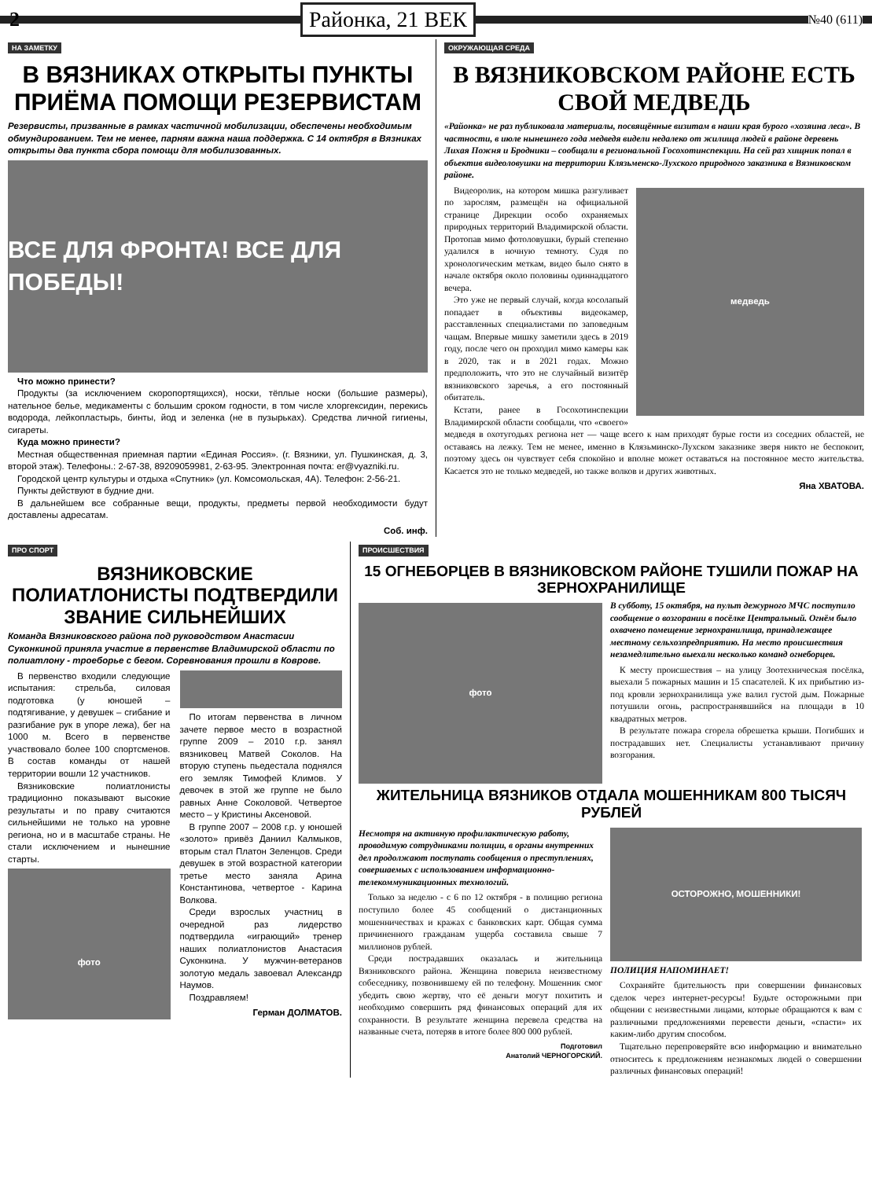2 Районка, 21 ВЕК №40 (611)
НА ЗАМЕТКУ
В ВЯЗНИКАХ ОТКРЫТЫ ПУНКТЫ ПРИЁМА ПОМОЩИ РЕЗЕРВИСТАМ
Резервисты, призванные в рамках частичной мобилизации, обеспечены необходимым обмундированием. Тем не менее, парням важна наша поддержка. С 14 октября в Вязниках открыты два пункта сбора помощи для мобилизованных.
ВСЕ ДЛЯ ФРОНТА! ВСЕ ДЛЯ ПОБЕДЫ!
Что можно принести?
Продукты (за исключением скоропортящихся), носки, тёплые носки (большие размеры), нательное белье, медикаменты с большим сроком годности, в том числе хлоргексидин, перекись водорода, лейкопластырь, бинты, йод и зеленка (не в пузырьках). Средства личной гигиены, сигареты.
Куда можно принести?
Местная общественная приемная партии «Единая Россия». (г. Вязники, ул. Пушкинская, д. 3, второй этаж). Телефоны.: 2-67-38, 89209059981, 2-63-95. Электронная почта: er@vyazniki.ru.
Городской центр культуры и отдыха «Спутник» (ул. Комсомольская, 4А). Телефон: 2-56-21.
Пункты действуют в будние дни.
В дальнейшем все собранные вещи, продукты, предметы первой необходимости будут доставлены адресатам.
Соб. инф.
ОКРУЖАЮЩАЯ СРЕДА
В ВЯЗНИКОВСКОМ РАЙОНЕ ЕСТЬ СВОЙ МЕДВЕДЬ
«Районка» не раз публиковала материалы, посвящённые визитам в наши края бурого «хозяина леса». В частности, в июле нынешнего года медведя видели недалеко от жилища людей в районе деревень Лихая Пожня и Бродники – сообщали в региональной Госохотинспекции. На сей раз хищник попал в объектив видеоловушки на территории Клязьменско-Лухского природного заказника в Вязниковском районе.
медведь
Видеоролик, на котором мишка разгуливает по зарослям, размещён на официальной странице Дирекции особо охраняемых природных территорий Владимирской области. Протопав мимо фотоловушки, бурый степенно удалился в ночную темноту. Судя по хронологическим меткам, видео было снято в начале октября около половины одиннадцатого вечера.
Это уже не первый случай, когда косолапый попадает в объективы видеокамер, расставленных специалистами по заповедным чащам. Впервые мишку заметили здесь в 2019 году, после чего он проходил мимо камеры как в 2020, так и в 2021 годах. Можно предположить, что это не случайный визитёр вязниковского заречья, а его постоянный обитатель.
Кстати, ранее в Госохотинспекции Владимирской области сообщали, что «своего» медведя в охотугодьях региона нет — чаще всего к нам приходят бурые гости из соседних областей, не оставаясь на лежку. Тем не менее, именно в Клязьминско-Лухском заказнике зверя никто не беспокоит, поэтому здесь он чувствует себя спокойно и вполне может оставаться на постоянное место жительства. Касается это не только медведей, но также волков и других животных.
Яна ХВАТОВА.
ПРО СПОРТ
ВЯЗНИКОВСКИЕ ПОЛИАТЛОНИСТЫ ПОДТВЕРДИЛИ ЗВАНИЕ СИЛЬНЕЙШИХ
Команда Вязниковского района под руководством Анастасии Суконкиной приняла участие в первенстве Владимирской области по полиатлону - троеборье с бегом. Соревнования прошли в Коврове.
В первенство входили следующие испытания: стрельба, силовая подготовка (у юношей – подтягивание, у девушек – сгибание и разгибание рук в упоре лежа), бег на 1000 м. Всего в первенстве участвовало более 100 спортсменов. В состав команды от нашей территории вошли 12 участников.
Вязниковские полиатлонисты традиционно показывают высокие результаты и по праву считаются сильнейшими не только на уровне региона, но и в масштабе страны. Не стали исключением и нынешние старты.
фото
По итогам первенства в личном зачете первое место в возрастной группе 2009 – 2010 г.р. занял вязниковец Матвей Соколов. На вторую ступень пьедестала поднялся его земляк Тимофей Климов. У девочек в этой же группе не было равных Анне Соколовой. Четвертое место – у Кристины Аксеновой.
В группе 2007 – 2008 г.р. у юношей «золото» привёз Даниил Калмыков, вторым стал Платон Зеленцов. Среди девушек в этой возрастной категории третье место заняла Арина Константинова, четвертое - Карина Волкова.
Среди взрослых участниц в очередной раз лидерство подтвердила «играющий» тренер наших полиатлонистов Анастасия Суконкина. У мужчин-ветеранов золотую медаль завоевал Александр Наумов.
Поздравляем!
Герман ДОЛМАТОВ.
ПРОИСШЕСТВИЯ
15 ОГНЕБОРЦЕВ В ВЯЗНИКОВСКОМ РАЙОНЕ ТУШИЛИ ПОЖАР НА ЗЕРНОХРАНИЛИЩЕ
фото
В субботу, 15 октября, на пульт дежурного МЧС поступило сообщение о возгорании в посёлке Центральный. Огнём было охвачено помещение зернохранилища, принадлежащее местному сельхозпредприятию. На место происшествия незамедлительно выехали несколько команд огнеборцев.
К месту происшествия – на улицу Зоотехническая посёлка, выехали 5 пожарных машин и 15 спасателей. К их прибытию из-под кровли зернохранилища уже валил густой дым. Пожарные потушили огонь, распространявшийся на площади в 10 квадратных метров.
В результате пожара сгорела обрешетка крыши. Погибших и пострадавших нет. Специалисты устанавливают причину возгорания.
ЖИТЕЛЬНИЦА ВЯЗНИКОВ ОТДАЛА МОШЕННИКАМ 800 ТЫСЯЧ РУБЛЕЙ
Несмотря на активную профилактическую работу, проводимую сотрудниками полиции, в органы внутренних дел продолжают поступать сообщения о преступлениях, совершаемых с использованием информационно-телекоммуникационных технологий.
Только за неделю - с 6 по 12 октября - в полицию региона поступило более 45 сообщений о дистанционных мошенничествах и кражах с банковских карт. Общая сумма причиненного гражданам ущерба составила свыше 7 миллионов рублей.
Среди пострадавших оказалась и жительница Вязниковского района. Женщина поверила неизвестному собеседнику, позвонившему ей по телефону. Мошенник смог убедить свою жертву, что её деньги могут похитить и необходимо совершить ряд финансовых операций для их сохранности. В результате женщина перевела средства на названные счета, потеряв в итоге более 800 000 рублей.
Подготовил
Анатолий ЧЕРНОГОРСКИЙ.
ОСТОРОЖНО, МОШЕННИКИ!
ПОЛИЦИЯ НАПОМИНАЕТ!
Сохраняйте бдительность при совершении финансовых сделок через интернет-ресурсы! Будьте осторожными при общении с неизвестными лицами, которые обращаются к вам с различными предложениями перевести деньги, «спасти» их каким-либо другим способом.
Тщательно перепроверяйте всю информацию и внимательно относитесь к предложениям незнакомых людей о совершении различных финансовых операций!